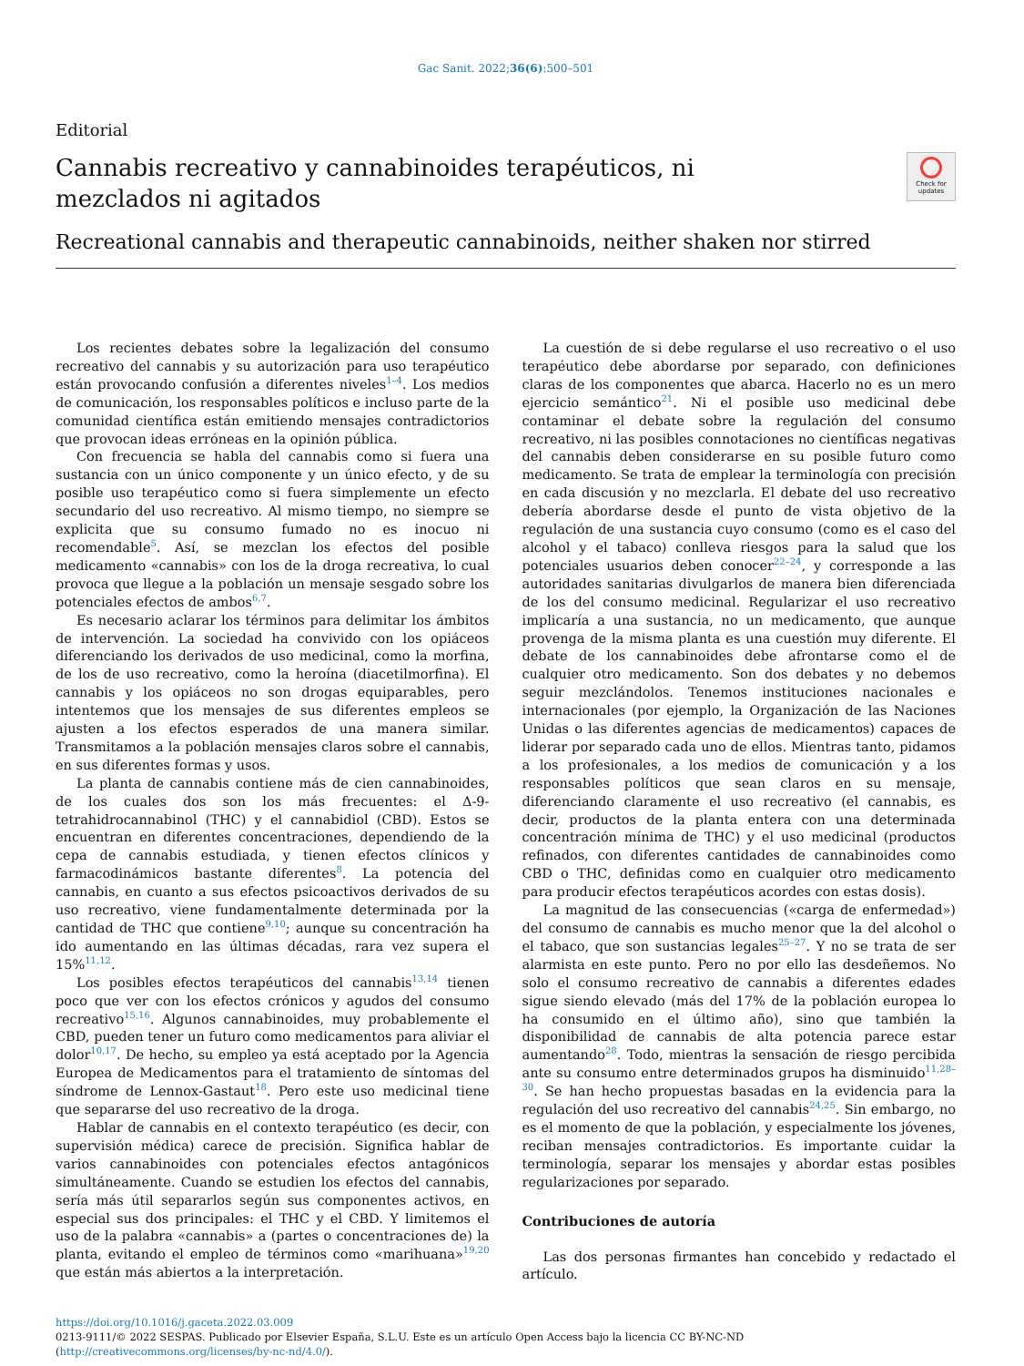Gac Sanit. 2022;36(6):500–501
Editorial
Cannabis recreativo y cannabinoides terapéuticos, ni mezclados ni agitados
Check for updates
Recreational cannabis and therapeutic cannabinoids, neither shaken nor stirred
Los recientes debates sobre la legalización del consumo recreativo del cannabis y su autorización para uso terapéutico están provocando confusión a diferentes niveles<sup>1–4</sup>. Los medios de comunicación, los responsables políticos e incluso parte de la comunidad científica están emitiendo mensajes contradictorios que provocan ideas erróneas en la opinión pública.
Con frecuencia se habla del cannabis como si fuera una sustancia con un único componente y un único efecto, y de su posible uso terapéutico como si fuera simplemente un efecto secundario del uso recreativo. Al mismo tiempo, no siempre se explicita que su consumo fumado no es inocuo ni recomendable<sup>5</sup>. Así, se mezclan los efectos del posible medicamento «cannabis» con los de la droga recreativa, lo cual provoca que llegue a la población un mensaje sesgado sobre los potenciales efectos de ambos<sup>6,7</sup>.
Es necesario aclarar los términos para delimitar los ámbitos de intervención. La sociedad ha convivido con los opiáceos diferenciando los derivados de uso medicinal, como la morfina, de los de uso recreativo, como la heroína (diacetilmorfina). El cannabis y los opiáceos no son drogas equiparables, pero intentemos que los mensajes de sus diferentes empleos se ajusten a los efectos esperados de una manera similar. Transmitamos a la población mensajes claros sobre el cannabis, en sus diferentes formas y usos.
La planta de cannabis contiene más de cien cannabinoides, de los cuales dos son los más frecuentes: el Δ-9-tetrahidrocannabinol (THC) y el cannabidiol (CBD). Estos se encuentran en diferentes concentraciones, dependiendo de la cepa de cannabis estudiada, y tienen efectos clínicos y farmacodinámicos bastante diferentes<sup>8</sup>. La potencia del cannabis, en cuanto a sus efectos psicoactivos derivados de su uso recreativo, viene fundamentalmente determinada por la cantidad de THC que contiene<sup>9,10</sup>; aunque su concentración ha ido aumentando en las últimas décadas, rara vez supera el 15%<sup>11,12</sup>.
Los posibles efectos terapéuticos del cannabis<sup>13,14</sup> tienen poco que ver con los efectos crónicos y agudos del consumo recreativo<sup>15,16</sup>. Algunos cannabinoides, muy probablemente el CBD, pueden tener un futuro como medicamentos para aliviar el dolor<sup>10,17</sup>. De hecho, su empleo ya está aceptado por la Agencia Europea de Medicamentos para el tratamiento de síntomas del síndrome de Lennox-Gastaut<sup>18</sup>. Pero este uso medicinal tiene que separarse del uso recreativo de la droga.
Hablar de cannabis en el contexto terapéutico (es decir, con supervisión médica) carece de precisión. Significa hablar de varios cannabinoides con potenciales efectos antagónicos simultáneamente. Cuando se estudien los efectos del cannabis, sería más útil separarlos según sus componentes activos, en especial sus dos principales: el THC y el CBD. Y limitemos el uso de la palabra «cannabis» a (partes o concentraciones de) la planta, evitando el empleo de términos como «marihuana»<sup>19,20</sup> que están más abiertos a la interpretación.
La cuestión de si debe regularse el uso recreativo o el uso terapéutico debe abordarse por separado, con definiciones claras de los componentes que abarca. Hacerlo no es un mero ejercicio semántico<sup>21</sup>. Ni el posible uso medicinal debe contaminar el debate sobre la regulación del consumo recreativo, ni las posibles connotaciones no científicas negativas del cannabis deben considerarse en su posible futuro como medicamento. Se trata de emplear la terminología con precisión en cada discusión y no mezclarla. El debate del uso recreativo debería abordarse desde el punto de vista objetivo de la regulación de una sustancia cuyo consumo (como es el caso del alcohol y el tabaco) conlleva riesgos para la salud que los potenciales usuarios deben conocer<sup>22–24</sup>, y corresponde a las autoridades sanitarias divulgarlos de manera bien diferenciada de los del consumo medicinal. Regularizar el uso recreativo implicaría a una sustancia, no un medicamento, que aunque provenga de la misma planta es una cuestión muy diferente. El debate de los cannabinoides debe afrontarse como el de cualquier otro medicamento. Son dos debates y no debemos seguir mezclándolos. Tenemos instituciones nacionales e internacionales (por ejemplo, la Organización de las Naciones Unidas o las diferentes agencias de medicamentos) capaces de liderar por separado cada uno de ellos. Mientras tanto, pidamos a los profesionales, a los medios de comunicación y a los responsables políticos que sean claros en su mensaje, diferenciando claramente el uso recreativo (el cannabis, es decir, productos de la planta entera con una determinada concentración mínima de THC) y el uso medicinal (productos refinados, con diferentes cantidades de cannabinoides como CBD o THC, definidas como en cualquier otro medicamento para producir efectos terapéuticos acordes con estas dosis).
La magnitud de las consecuencias («carga de enfermedad») del consumo de cannabis es mucho menor que la del alcohol o el tabaco, que son sustancias legales<sup>25–27</sup>. Y no se trata de ser alarmista en este punto. Pero no por ello las desdeñemos. No solo el consumo recreativo de cannabis a diferentes edades sigue siendo elevado (más del 17% de la población europea lo ha consumido en el último año), sino que también la disponibilidad de cannabis de alta potencia parece estar aumentando<sup>28</sup>. Todo, mientras la sensación de riesgo percibida ante su consumo entre determinados grupos ha disminuido<sup>11,28–30</sup>. Se han hecho propuestas basadas en la evidencia para la regulación del uso recreativo del cannabis<sup>24,25</sup>. Sin embargo, no es el momento de que la población, y especialmente los jóvenes, reciban mensajes contradictorios. Es importante cuidar la terminología, separar los mensajes y abordar estas posibles regularizaciones por separado.
Contribuciones de autoría
Las dos personas firmantes han concebido y redactado el artículo.
https://doi.org/10.1016/j.gaceta.2022.03.009
0213-9111/© 2022 SESPAS. Publicado por Elsevier España, S.L.U. Este es un artículo Open Access bajo la licencia CC BY-NC-ND (http://creativecommons.org/licenses/by-nc-nd/4.0/).